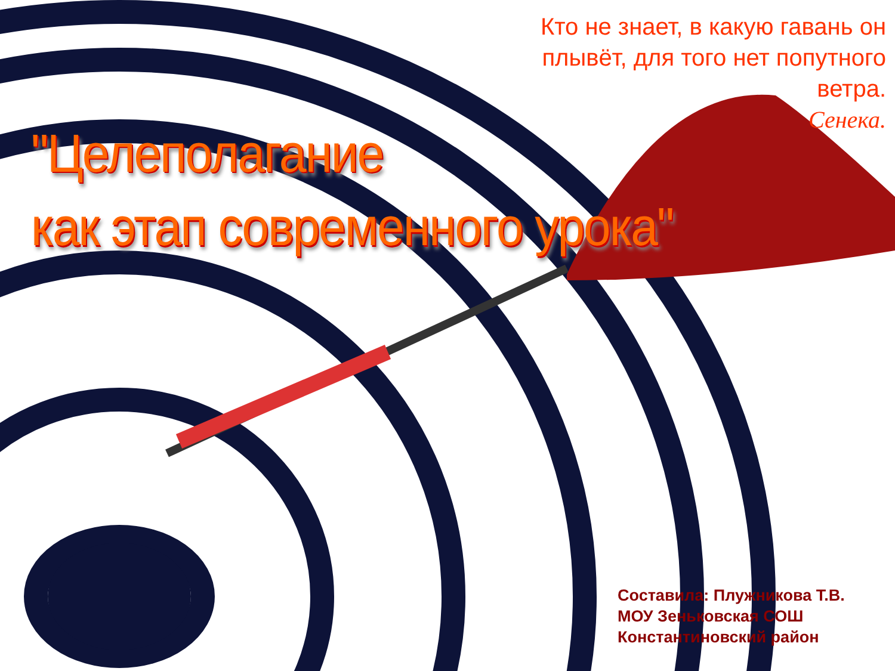Кто не знает, в какую гавань он
плывёт, для того нет попутного
ветра.
Сенека.
"Целеполагание
как этап современного урока"
Составила: Плужникова Т.В.
МОУ Зеньковская СОШ
Константиновский район